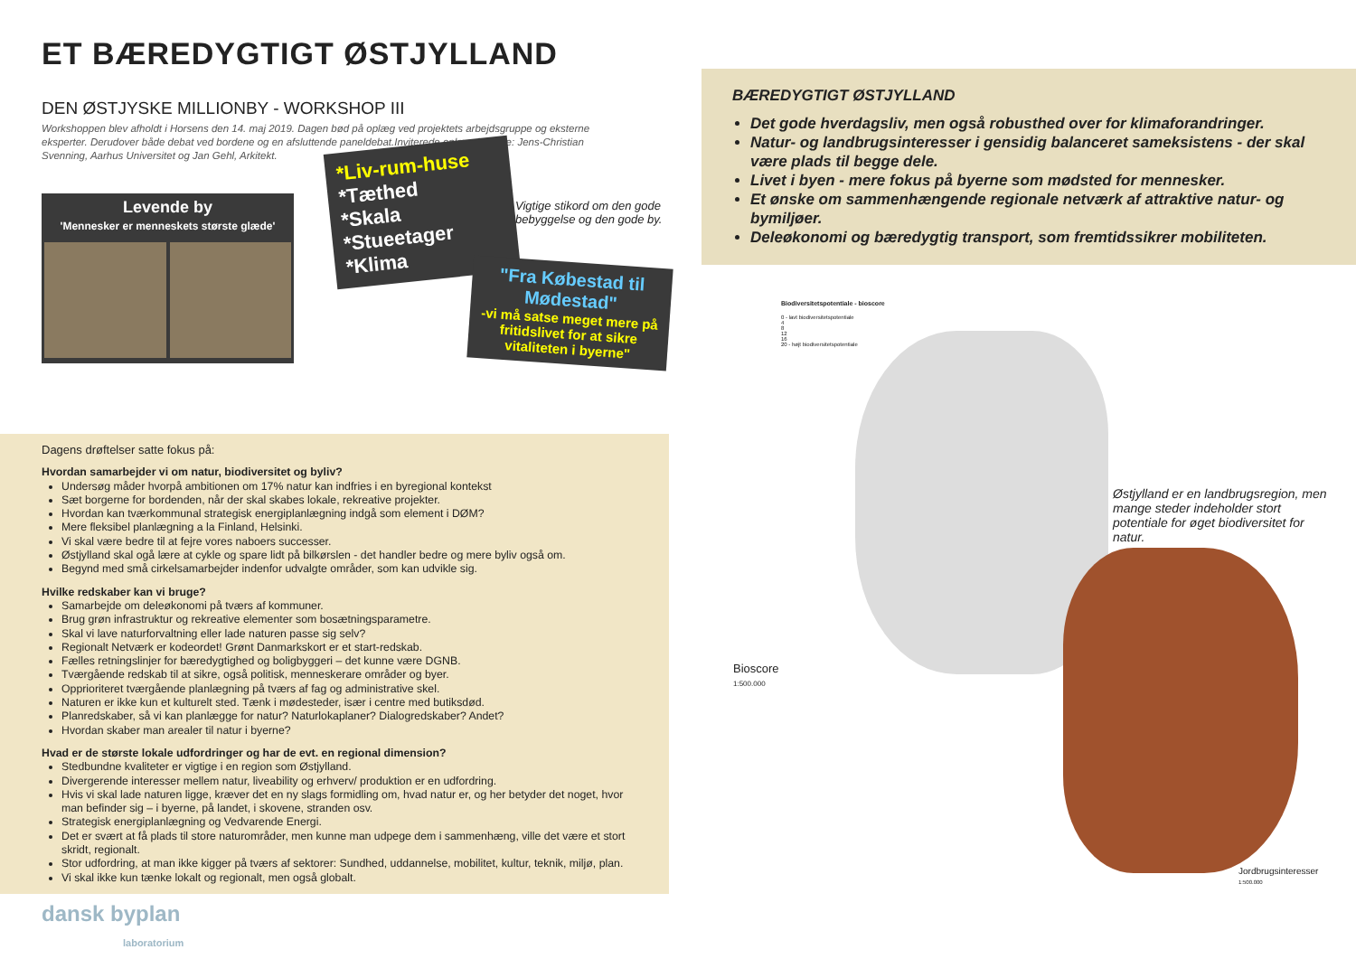ET BÆREDYGTIGT ØSTJYLLAND
DEN ØSTJYSKE MILLIONBY - WORKSHOP III
Workshoppen blev afholdt i Horsens den 14. maj 2019. Dagen bød på oplæg ved projektets arbejdsgruppe og eksterne eksperter. Derudover både debat ved bordene og en afsluttende paneldebat.Inviterede oplægsholdere: Jens-Christian Svenning, Aarhus Universitet og Jan Gehl, Arkitekt.
Levende by
'Mennesker er menneskets største glæde'
*Liv-rum-huse
*Tæthed
*Skala
*Stueetager
*Klima
Vigtige stikord om den gode bebyggelse og den gode by.
"Fra Købestad til Mødestad"
-vi må satse meget mere på fritidslivet for at sikre vitaliteten i byerne"
Dagens drøftelser satte fokus på:
Hvordan samarbejder vi om natur, biodiversitet og byliv?
Undersøg måder hvorpå ambitionen om 17% natur kan indfries i en byregional kontekst
Sæt borgerne for bordenden, når der skal skabes lokale, rekreative projekter.
Hvordan kan tværkommunal strategisk energiplanlægning indgå som element i DØM?
Mere fleksibel planlægning a la Finland, Helsinki.
Vi skal være bedre til at fejre vores naboers successer.
Østjylland skal ogå lære at cykle og spare lidt på bilkørslen - det handler bedre og mere byliv også om.
Begynd med små cirkelsamarbejder indenfor udvalgte områder, som kan udvikle sig.
Hvilke redskaber kan vi bruge?
Samarbejde om deleøkonomi på tværs af kommuner.
Brug grøn infrastruktur og rekreative elementer som bosætningsparametre.
Skal vi lave naturforvaltning eller lade naturen passe sig selv?
Regionalt Netværk er kodeordet! Grønt Danmarkskort er et start-redskab.
Fælles retningslinjer for bæredygtighed og boligbyggeri – det kunne være DGNB.
Tværgående redskab til at sikre, også politisk, menneskerare områder og byer.
Opprioriteret tværgående planlægning på tværs af fag og administrative skel.
Naturen er ikke kun et kulturelt sted. Tænk i mødesteder, især i centre med butiksdød.
Planredskaber, så vi kan planlægge for natur? Naturlokaplaner? Dialogredskaber? Andet?
Hvordan skaber man arealer til natur i byerne?
Hvad er de største lokale udfordringer og har de evt. en regional dimension?
Stedbundne kvaliteter er vigtige i en region som Østjylland.
Divergerende interesser mellem natur, liveability og erhverv/ produktion er en udfordring.
Hvis vi skal lade naturen ligge, kræver det en ny slags formidling om, hvad natur er, og her betyder det noget, hvor man befinder sig – i byerne, på landet, i skovene, stranden osv.
Strategisk energiplanlægning og Vedvarende Energi.
Det er svært at få plads til store naturområder, men kunne man udpege dem i sammenhæng, ville det være et stort skridt, regionalt.
Stor udfordring, at man ikke kigger på tværs af sektorer: Sundhed, uddannelse, mobilitet, kultur, teknik, miljø, plan.
Vi skal ikke kun tænke lokalt og regionalt, men også globalt.
dansk byplan
laboratorium
BÆREDYGTIGT ØSTJYLLAND
Det gode hverdagsliv, men også robusthed over for klimaforandringer.
Natur- og landbrugsinteresser i gensidig balanceret sameksistens - der skal være plads til begge dele.
Livet i byen - mere fokus på byerne som mødsted for mennesker.
Et ønske om sammenhængende regionale netværk af attraktive natur- og bymiljøer.
Deleøkonomi og bæredygtig transport, som fremtidssikrer mobiliteten.
Biodiversitetspotentiale - bioscore
0 - lavt biodiversitetspotentiale
4
8
12
16
20 - højt biodiversitetspotentiale
Østjylland er en landbrugsregion, men mange steder indeholder stort potentiale for øget biodiversitet for natur.
Bioscore
1:500.000
Jordbrugsinteresser
1:500.000